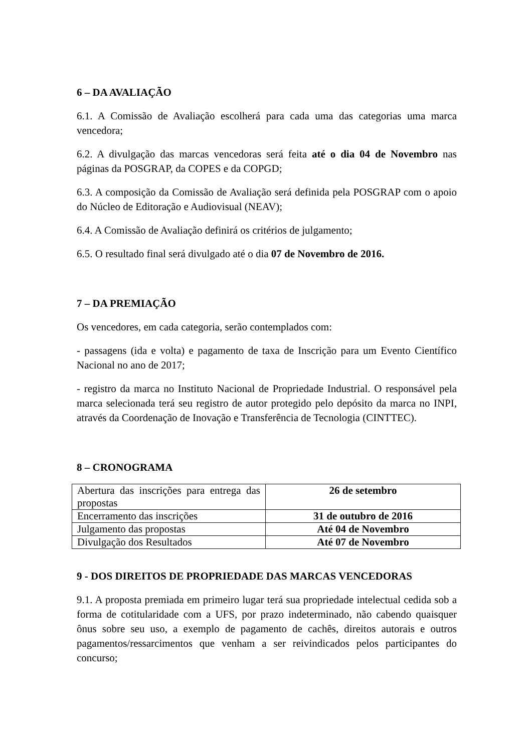6 – DA AVALIAÇÃO
6.1. A Comissão de Avaliação escolherá para cada uma das categorias uma marca vencedora;
6.2. A divulgação das marcas vencedoras será feita até o dia 04 de Novembro nas páginas da POSGRAP, da COPES e da COPGD;
6.3. A composição da Comissão de Avaliação será definida pela POSGRAP com o apoio do Núcleo de Editoração e Audiovisual (NEAV);
6.4. A Comissão de Avaliação definirá os critérios de julgamento;
6.5. O resultado final será divulgado até o dia 07 de Novembro de 2016.
7 – DA PREMIAÇÃO
Os vencedores, em cada categoria, serão contemplados com:
- passagens (ida e volta) e pagamento de taxa de Inscrição para um Evento Científico Nacional no ano de 2017;
- registro da marca no Instituto Nacional de Propriedade Industrial. O responsável pela marca selecionada terá seu registro de autor protegido pelo depósito da marca no INPI, através da Coordenação de Inovação e Transferência de Tecnologia (CINTTEC).
8 – CRONOGRAMA
| Abertura das inscrições para entrega das propostas | 26 de setembro |
| Encerramento das inscrições | 31 de outubro de 2016 |
| Julgamento das propostas | Até 04 de Novembro |
| Divulgação dos Resultados | Até 07 de Novembro |
9 - DOS DIREITOS DE PROPRIEDADE DAS MARCAS VENCEDORAS
9.1. A proposta premiada em primeiro lugar terá sua propriedade intelectual cedida sob a forma de cotitularidade com a UFS, por prazo indeterminado, não cabendo quaisquer ônus sobre seu uso, a exemplo de pagamento de cachês, direitos autorais e outros pagamentos/ressarcimentos que venham a ser reivindicados pelos participantes do concurso;